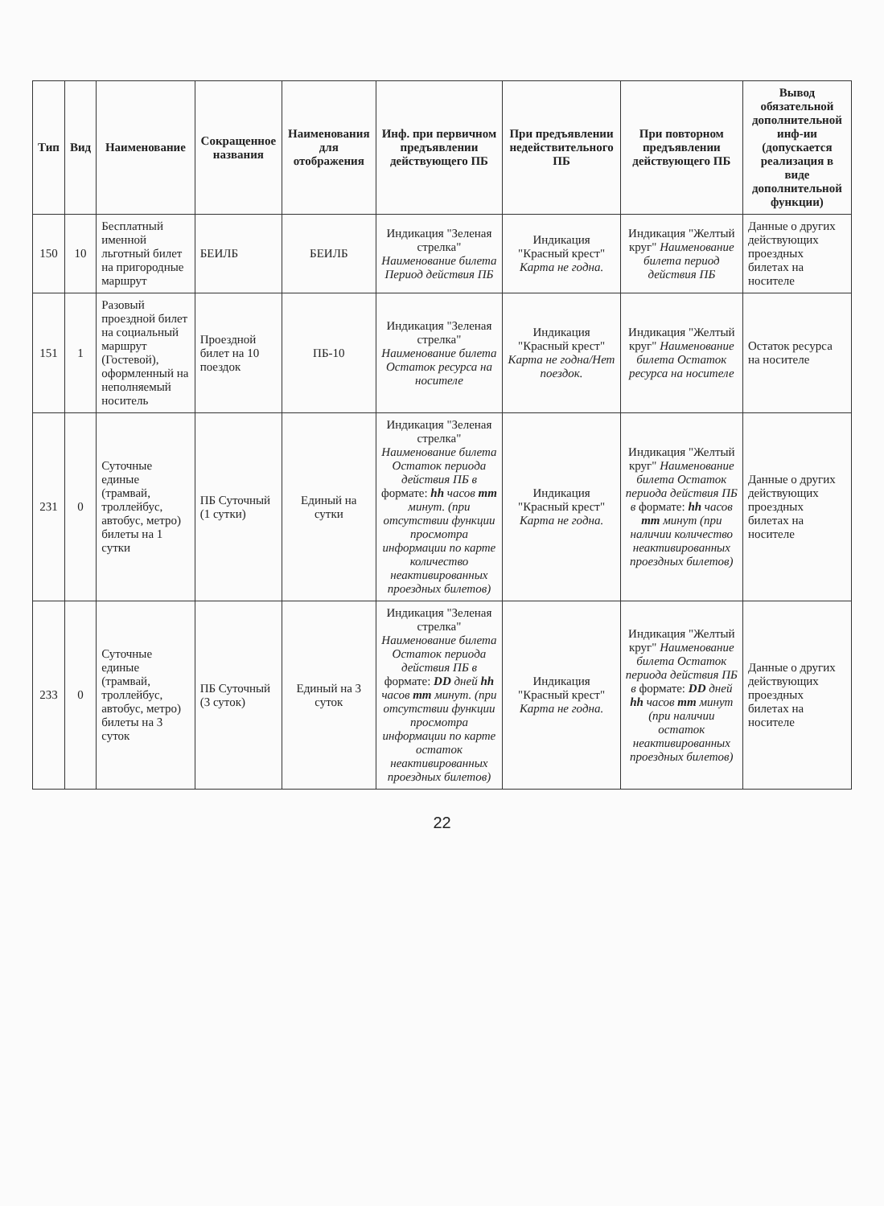| Тип | Вид | Наименование | Сокращенное названия | Наименования для отображения | Инф. при первичном предъявлении действующего ПБ | При предъявлении недействительного ПБ | При повторном предъявлении действующего ПБ | Вывод обязательной дополнительной инф-ии (допускается реализация в виде дополнительной функции) |
| --- | --- | --- | --- | --- | --- | --- | --- | --- |
| 150 | 10 | Бесплатный именной льготный билет на пригородные маршрут | БЕИЛБ | БЕИЛБ | Индикация "Зеленая стрелка" Наименование билета Период действия ПБ | Индикация "Красный крест" Карта не годна. | Индикация "Желтый круг" Наименование билета период действия ПБ | Данные о других действующих проездных билетах на носителе |
| 151 | 1 | Разовый проездной билет на социальный маршрут (Гостевой), оформленный на неполняемый носитель | Проездной билет на 10 поездок | ПБ-10 | Индикация "Зеленая стрелка" Наименование билета Остаток ресурса на носителе | Индикация "Красный крест" Карта не годна/Нет поездок. | Индикация "Желтый круг" Наименование билета Остаток ресурса на носителе | Остаток ресурса на носителе |
| 231 | 0 | Суточные единые (трамвай, троллейбус, автобус, метро) билеты на 1 сутки | ПБ Суточный (1 сутки) | Единый на сутки | Индикация "Зеленая стрелка" Наименование билета Остаток периода действия ПБ в формате: hh часов mm минут. (при отсутствии функции просмотра информации по карте количество неактивированных проездных билетов) | Индикация "Красный крест" Карта не годна. | Индикация "Желтый круг" Наименование билета Остаток периода действия ПБ в формате: hh часов mm минут (при наличии количество неактивированных проездных билетов) | Данные о других действующих проездных билетах на носителе |
| 233 | 0 | Суточные единые (трамвай, троллейбус, автобус, метро) билеты на 3 суток | ПБ Суточный (3 суток) | Единый на 3 суток | Индикация "Зеленая стрелка" Наименование билета Остаток периода действия ПБ в формате: DD дней hh часов mm минут. (при отсутствии функции просмотра информации по карте остаток неактивированных проездных билетов) | Индикация "Красный крест" Карта не годна. | Индикация "Желтый круг" Наименование билета Остаток периода действия ПБ в формате: DD дней hh часов mm минут (при наличии остаток неактивированных проездных билетов) | Данные о других действующих проездных билетах на носителе |
22